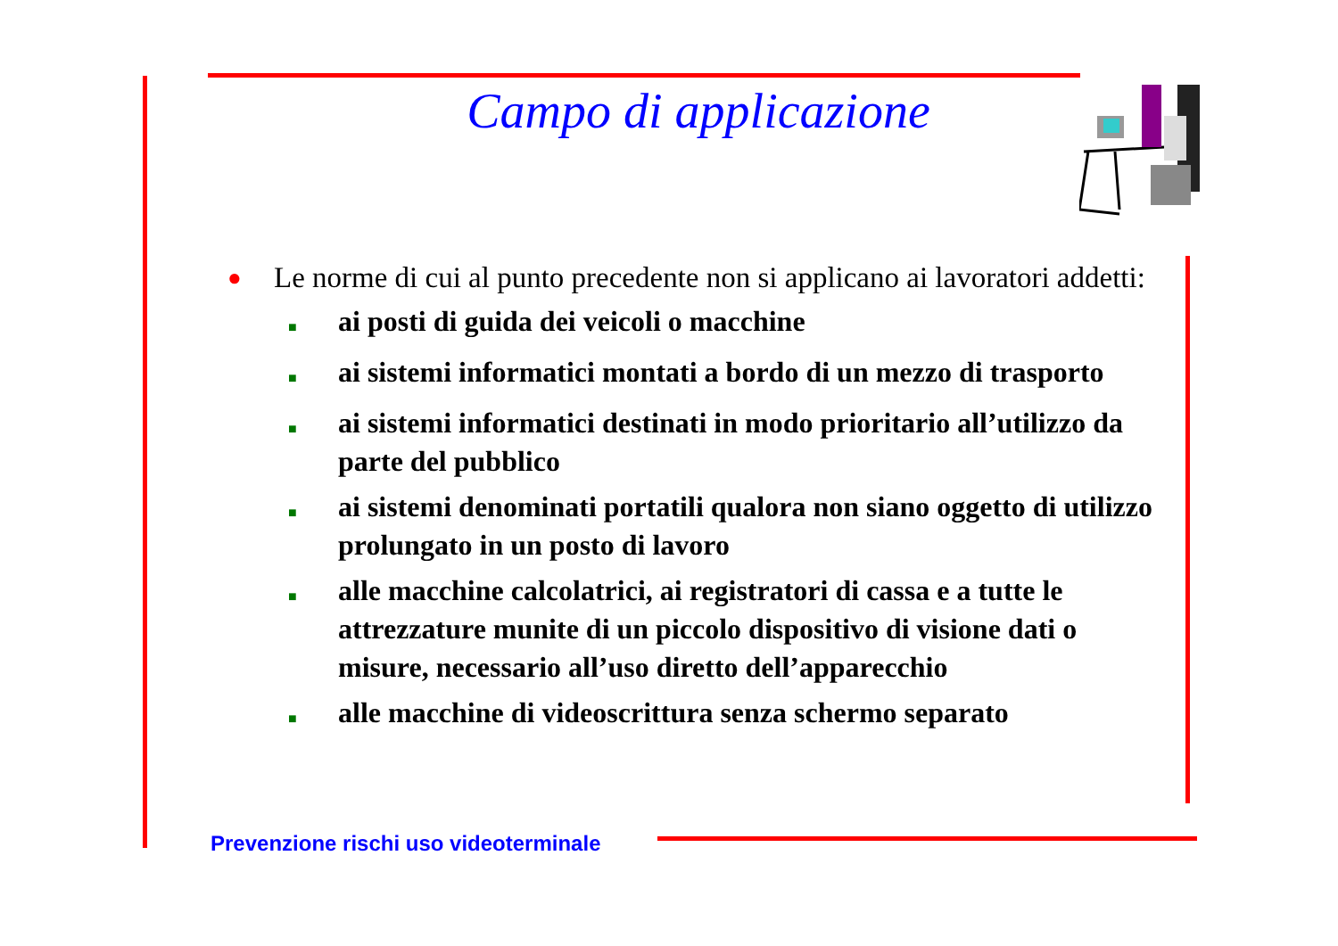Campo di applicazione
● Le norme di cui al punto precedente non si applicano ai lavoratori addetti:
■ ai posti di guida dei veicoli o macchine
■ ai sistemi informatici montati a bordo di un mezzo di trasporto
■ ai sistemi informatici destinati in modo prioritario all’utilizzo da parte del pubblico
■ ai sistemi denominati portatili qualora non siano oggetto di utilizzo prolungato in un posto di lavoro
■ alle macchine calcolatrici, ai registratori di cassa e a tutte le attrezzature munite di un piccolo dispositivo di visione dati o misure, necessario all’uso diretto dell’apparecchio
■ alle macchine di videoscrittura senza schermo separato
Prevenzione rischi uso videoterminale